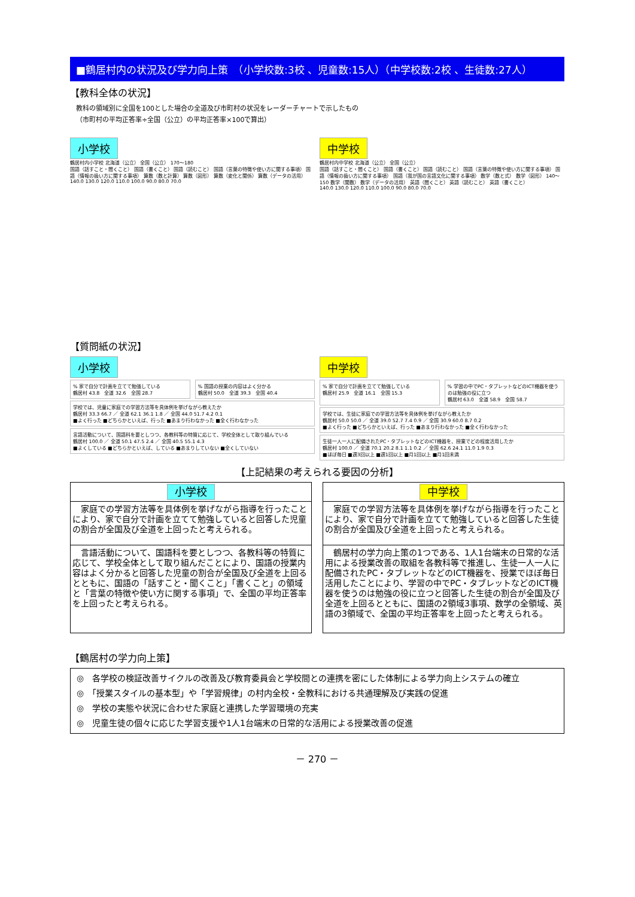■鶴居村内の状況及び学力向上策　（小学校数:3校 、児童数:15人）（中学校数:2校 、生徒数:27人）
【教科全体の状況】
教科の領域別に全国を100とした場合の全道及び市町村の状況をレーダーチャートで示したもの
（市町村の平均正答率÷全国（公立）の平均正答率×100で算出）
小学校
鶴居村内小学校 北海道（公立） 全国（公立） 170～180
国語（話すこと・聞くこと） 国語（書くこと） 国語（読むこと） 国語（言葉の特徴や使い方に関する事項） 国語（情報の扱い方に関する事項） 算数（数と計算） 算数（図形） 算数（変化と関係） 算数（データの活用）
140.0 130.0 120.0 110.0 100.0 90.0 80.0 70.0
中学校
鶴居村内中学校 北海道（公立） 全国（公立）
国語（話すこと・聞くこと） 国語（書くこと） 国語（読むこと） 国語（言葉の特徴や使い方に関する事項） 国語（情報の扱い方に関する事項） 国語（我が国の言語文化に関する事項） 数学（数と式） 数学（図形） 140～150 数学（関数） 数学（データの活用） 英語（聞くこと） 英語（読むこと） 英語（書くこと）
140.0 130.0 120.0 110.0 100.0 90.0 80.0 70.0
【質問紙の状況】
小学校
% 家で自分で計画を立てて勉強している
鶴居村 43.8　全道 32.6　全国 28.7
% 国語の授業の内容はよく分かる
鶴居村 50.0　全道 39.3　全国 40.4
学校では、児童に家庭での学習方法等を具体例を挙げながら教えたか
鶴居村 33.3 66.7 ／ 全道 62.1 36.1 1.8 ／ 全国 44.0 51.7 4.2 0.1
■よく行った ■どちらかといえば、行った ■あまり行わなかった ■全く行わなかった
言語活動について、国語科を要としつつ、各教科等の特質に応じて、学校全体として取り組んでいる
鶴居村 100.0 ／ 全道 50.1 47.5 2.4 ／ 全国 40.5 55.1 4.3
■よくしている ■どちらかといえば、している ■あまりしていない ■全くしていない
中学校
% 家で自分で計画を立てて勉強している
鶴居村 25.9　全道 16.1　全国 15.3
% 学習の中でPC・タブレットなどのICT機器を使うのは勉強の役に立つ
鶴居村 63.0　全道 58.9　全国 58.7
学校では、生徒に家庭での学習方法等を具体例を挙げながら教えたか
鶴居村 50.0 50.0 ／ 全道 39.0 52.7 7.4 0.9 ／ 全国 30.9 60.0 8.7 0.2
■よく行った ■どちらかといえば、行った ■あまり行わなかった ■全く行わなかった
生徒一人一人に配備されたPC・タブレットなどのICT機器を、授業でどの程度活用したか
鶴居村 100.0 ／ 全道 70.1 20.2 8.1 1.1 0.2 ／ 全国 62.6 24.1 11.0 1.9 0.3
■ほぼ毎日 ■週3回以上 ■週1回以上 ■月1回以上 ■月1回未満
【上記結果の考えられる要因の分析】
小学校
　家庭での学習方法等を具体例を挙げながら指導を行ったことにより、家で自分で計画を立てて勉強していると回答した児童の割合が全国及び全道を上回ったと考えられる。
　言語活動について、国語科を要としつつ、各教科等の特質に応じて、学校全体として取り組んだことにより、国語の授業内容はよく分かると回答した児童の割合が全国及び全道を上回るとともに、国語の「話すこと・聞くこと」「書くこと」の領域と「言葉の特徴や使い方に関する事項」で、全国の平均正答率を上回ったと考えられる。
中学校
　家庭での学習方法等を具体例を挙げながら指導を行ったことにより、家で自分で計画を立てて勉強していると回答した生徒の割合が全国及び全道を上回ったと考えられる。
　鶴居村の学力向上策の1つである、1人1台端末の日常的な活用による授業改善の取組を各教科等で推進し、生徒一人一人に配備されたPC・タブレットなどのICT機器を、授業でほぼ毎日活用したことにより、学習の中でPC・タブレットなどのICT機器を使うのは勉強の役に立つと回答した生徒の割合が全国及び全道を上回るとともに、国語の2領域3事項、数学の全領域、英語の3領域で、全国の平均正答率を上回ったと考えられる。
【鶴居村の学力向上策】
◎　各学校の検証改善サイクルの改善及び教育委員会と学校間との連携を密にした体制による学力向上システムの確立
◎　「授業スタイルの基本型」や「学習規律」の村内全校・全教科における共通理解及び実践の促進
◎　学校の実態や状況に合わせた家庭と連携した学習環境の充実
◎　児童生徒の個々に応じた学習支援や1人1台端末の日常的な活用による授業改善の促進
－ 270 －